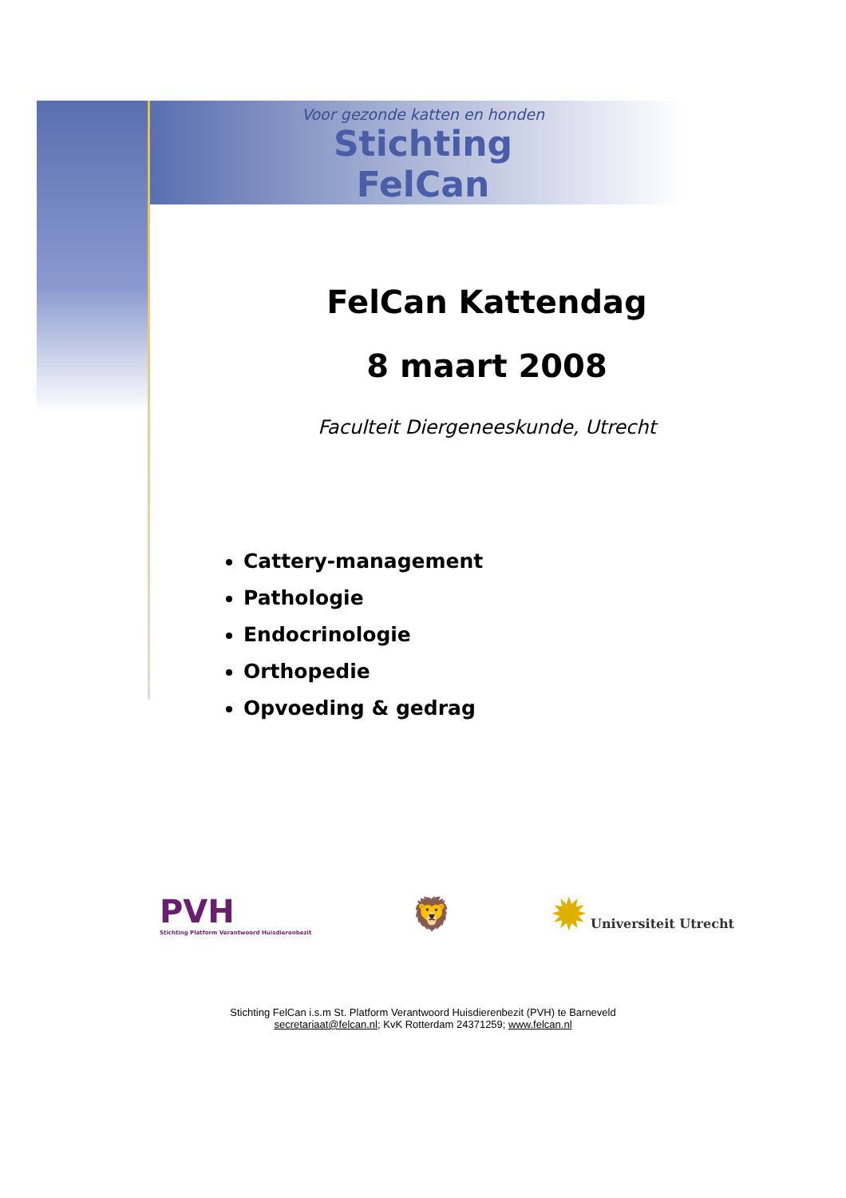Voor gezonde katten en honden
Stichting FelCan
FelCan Kattendag
8 maart 2008
Faculteit Diergeneeskunde, Utrecht
Cattery-management
Pathologie
Endocrinologie
Orthopedie
Opvoeding & gedrag
PVH
Stichting Platform Verantwoord Huisdierenbezit
🦁
✹ Universiteit Utrecht
Stichting FelCan i.s.m St. Platform Verantwoord Huisdierenbezit (PVH) te Barneveld
secretariaat@felcan.nl; KvK Rotterdam 24371259; www.felcan.nl